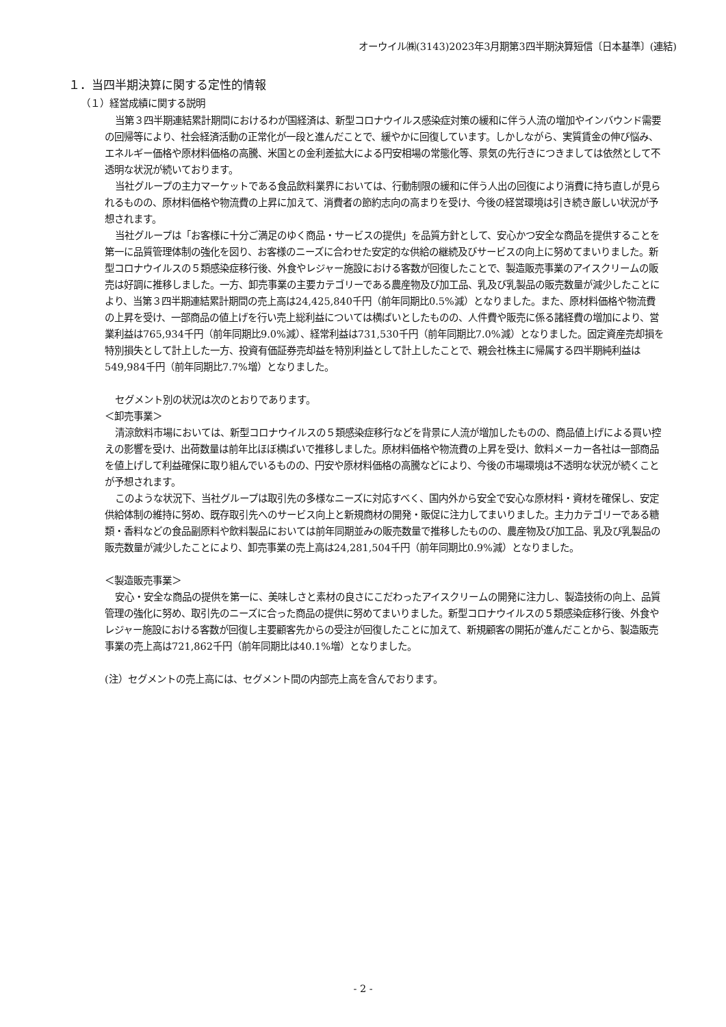オーウイル㈱(3143)2023年3月期第3四半期決算短信〔日本基準〕(連結)
１．当四半期決算に関する定性的情報
（１）経営成績に関する説明
当第３四半期連結累計期間におけるわが国経済は、新型コロナウイルス感染症対策の緩和に伴う人流の増加やインバウンド需要の回帰等により、社会経済活動の正常化が一段と進んだことで、緩やかに回復しています。しかしながら、実質賃金の伸び悩み、エネルギー価格や原材料価格の高騰、米国との金利差拡大による円安相場の常態化等、景気の先行きにつきましては依然として不透明な状況が続いております。
当社グループの主力マーケットである食品飲料業界においては、行動制限の緩和に伴う人出の回復により消費に持ち直しが見られるものの、原材料価格や物流費の上昇に加えて、消費者の節約志向の高まりを受け、今後の経営環境は引き続き厳しい状況が予想されます。
当社グループは「お客様に十分ご満足のゆく商品・サービスの提供」を品質方針として、安心かつ安全な商品を提供することを第一に品質管理体制の強化を図り、お客様のニーズに合わせた安定的な供給の継続及びサービスの向上に努めてまいりました。新型コロナウイルスの５類感染症移行後、外食やレジャー施設における客数が回復したことで、製造販売事業のアイスクリームの販売は好調に推移しました。一方、卸売事業の主要カテゴリーである農産物及び加工品、乳及び乳製品の販売数量が減少したことにより、当第３四半期連結累計期間の売上高は24,425,840千円（前年同期比0.5%減）となりました。また、原材料価格や物流費の上昇を受け、一部商品の値上げを行い売上総利益については横ばいとしたものの、人件費や販売に係る諸経費の増加により、営業利益は765,934千円（前年同期比9.0%減）、経常利益は731,530千円（前年同期比7.0%減）となりました。固定資産売却損を特別損失として計上した一方、投資有価証券売却益を特別利益として計上したことで、親会社株主に帰属する四半期純利益は549,984千円（前年同期比7.7%増）となりました。
セグメント別の状況は次のとおりであります。
＜卸売事業＞
清涼飲料市場においては、新型コロナウイルスの５類感染症移行などを背景に人流が増加したものの、商品値上げによる買い控えの影響を受け、出荷数量は前年比ほぼ横ばいで推移しました。原材料価格や物流費の上昇を受け、飲料メーカー各社は一部商品を値上げして利益確保に取り組んでいるものの、円安や原材料価格の高騰などにより、今後の市場環境は不透明な状況が続くことが予想されます。
このような状況下、当社グループは取引先の多様なニーズに対応すべく、国内外から安全で安心な原材料・資材を確保し、安定供給体制の維持に努め、既存取引先へのサービス向上と新規商材の開発・販促に注力してまいりました。主力カテゴリーである糖類・香料などの食品副原料や飲料製品においては前年同期並みの販売数量で推移したものの、農産物及び加工品、乳及び乳製品の販売数量が減少したことにより、卸売事業の売上高は24,281,504千円（前年同期比0.9%減）となりました。
＜製造販売事業＞
安心・安全な商品の提供を第一に、美味しさと素材の良さにこだわったアイスクリームの開発に注力し、製造技術の向上、品質管理の強化に努め、取引先のニーズに合った商品の提供に努めてまいりました。新型コロナウイルスの５類感染症移行後、外食やレジャー施設における客数が回復し主要顧客先からの受注が回復したことに加えて、新規顧客の開拓が進んだことから、製造販売事業の売上高は721,862千円（前年同期比は40.1%増）となりました。
(注）セグメントの売上高には、セグメント間の内部売上高を含んでおります。
- 2 -